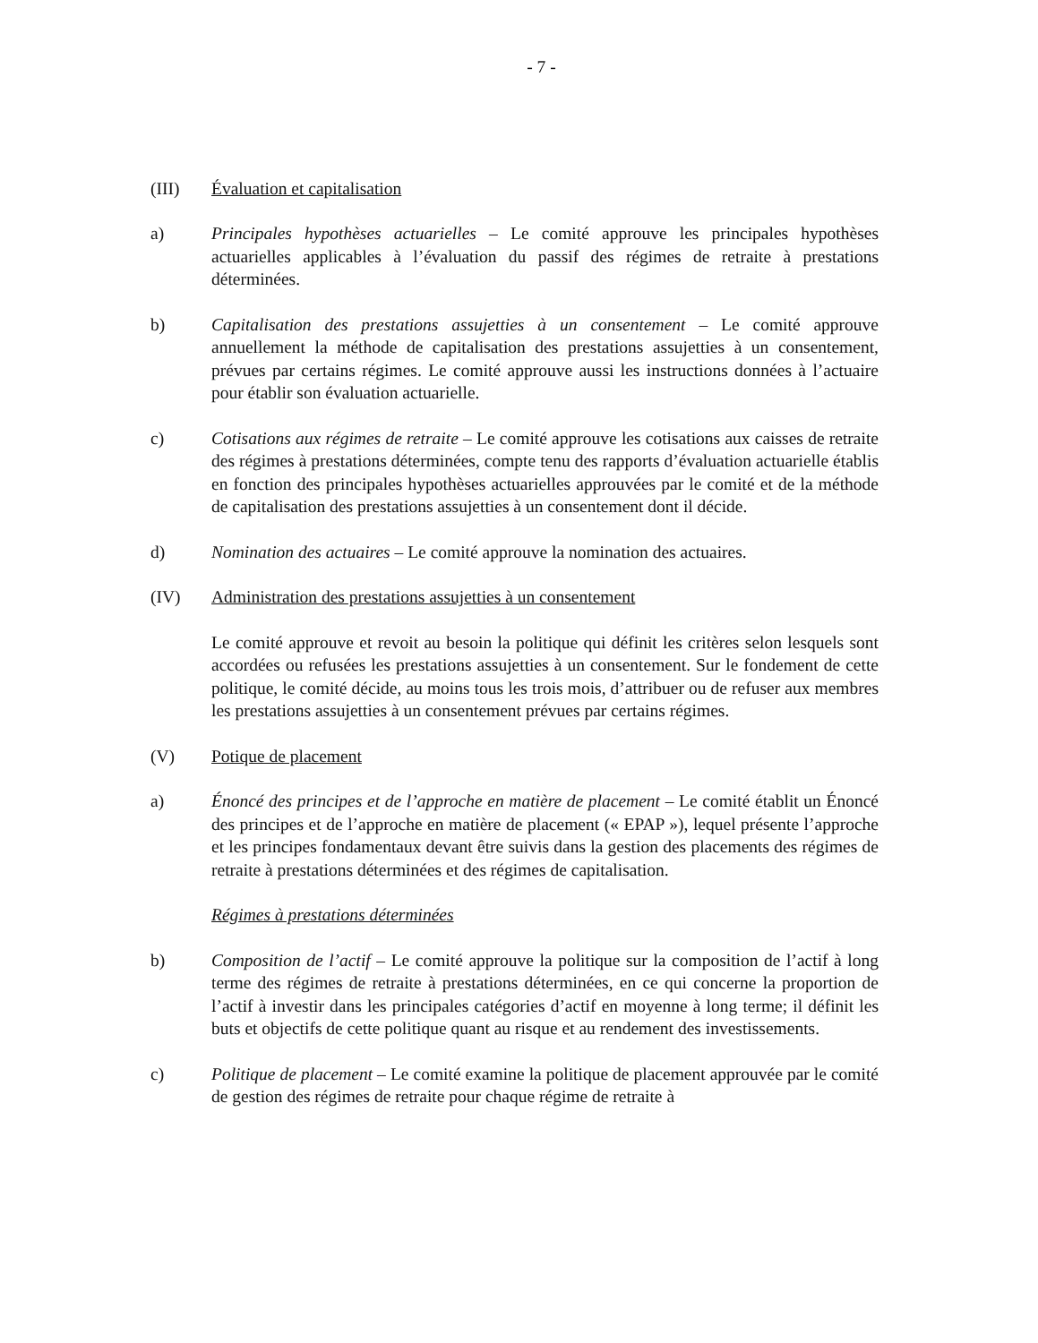- 7 -
(III) Évaluation et capitalisation
a) Principales hypothèses actuarielles – Le comité approuve les principales hypothèses actuarielles applicables à l’évaluation du passif des régimes de retraite à prestations déterminées.
b) Capitalisation des prestations assujetties à un consentement – Le comité approuve annuellement la méthode de capitalisation des prestations assujetties à un consentement, prévues par certains régimes. Le comité approuve aussi les instructions données à l’actuaire pour établir son évaluation actuarielle.
c) Cotisations aux régimes de retraite – Le comité approuve les cotisations aux caisses de retraite des régimes à prestations déterminées, compte tenu des rapports d’évaluation actuarielle établis en fonction des principales hypothèses actuarielles approuvées par le comité et de la méthode de capitalisation des prestations assujetties à un consentement dont il décide.
d) Nomination des actuaires – Le comité approuve la nomination des actuaires.
(IV) Administration des prestations assujetties à un consentement
Le comité approuve et revoit au besoin la politique qui définit les critères selon lesquels sont accordées ou refusées les prestations assujetties à un consentement. Sur le fondement de cette politique, le comité décide, au moins tous les trois mois, d’attribuer ou de refuser aux membres les prestations assujetties à un consentement prévues par certains régimes.
(V) Potique de placement
a) Énoncé des principes et de l’approche en matière de placement – Le comité établit un Énoncé des principes et de l’approche en matière de placement (« EPAP »), lequel présente l’approche et les principes fondamentaux devant être suivis dans la gestion des placements des régimes de retraite à prestations déterminées et des régimes de capitalisation.
Régimes à prestations déterminées
b) Composition de l’actif – Le comité approuve la politique sur la composition de l’actif à long terme des régimes de retraite à prestations déterminées, en ce qui concerne la proportion de l’actif à investir dans les principales catégories d’actif en moyenne à long terme; il définit les buts et objectifs de cette politique quant au risque et au rendement des investissements.
c) Politique de placement – Le comité examine la politique de placement approuvée par le comité de gestion des régimes de retraite pour chaque régime de retraite à